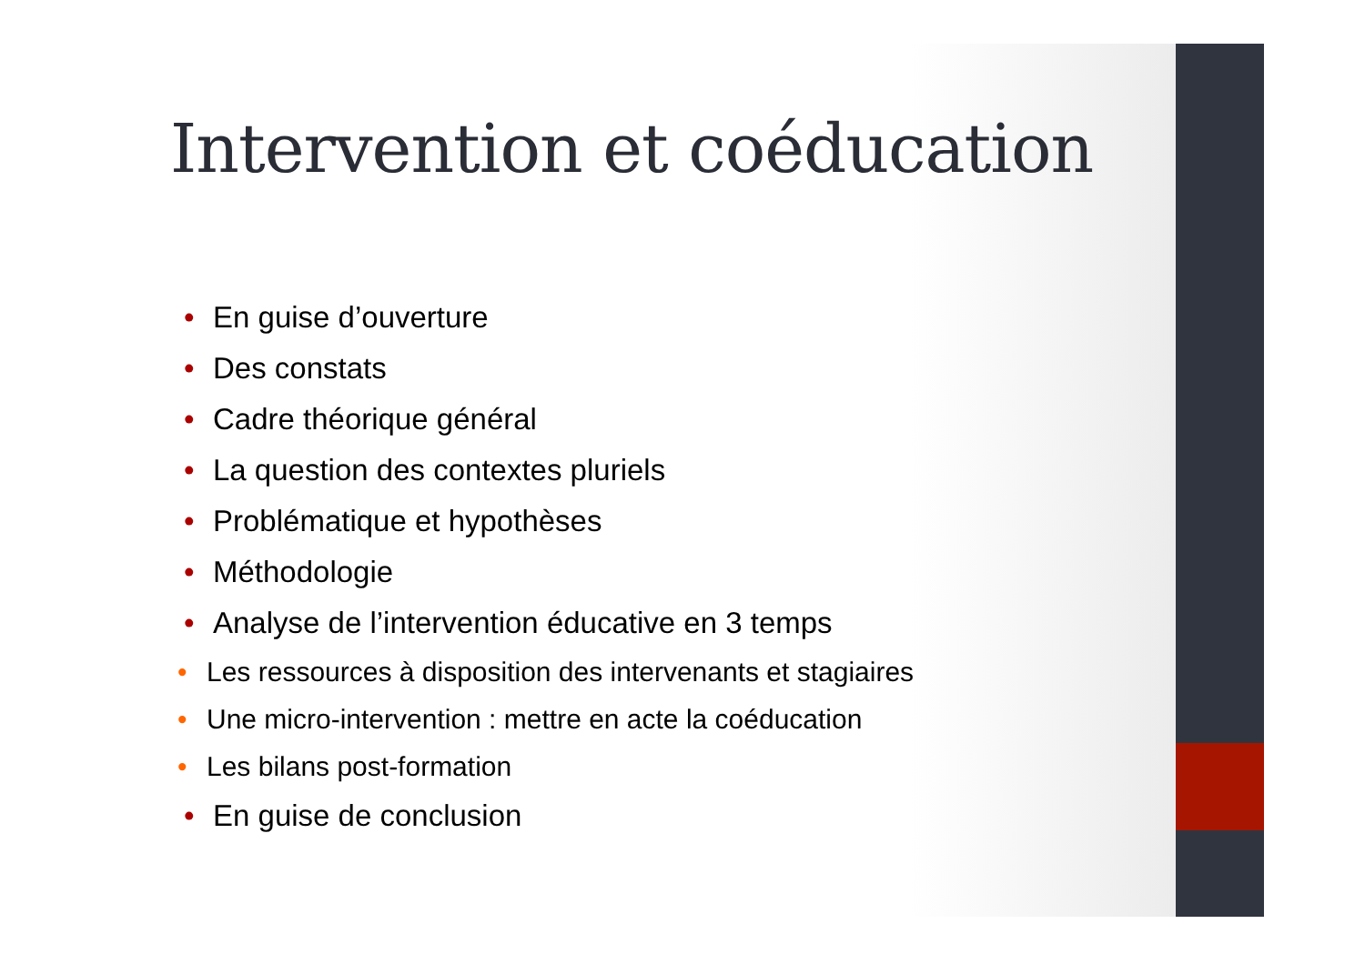Intervention et coéducation
• En guise d’ouverture
• Des constats
• Cadre théorique général
• La question des contextes pluriels
• Problématique et hypothèses
• Méthodologie
• Analyse de l’intervention éducative en 3 temps
• Les ressources à disposition des intervenants et stagiaires
• Une micro-intervention : mettre en acte la coéducation
• Les bilans post-formation
• En guise de conclusion